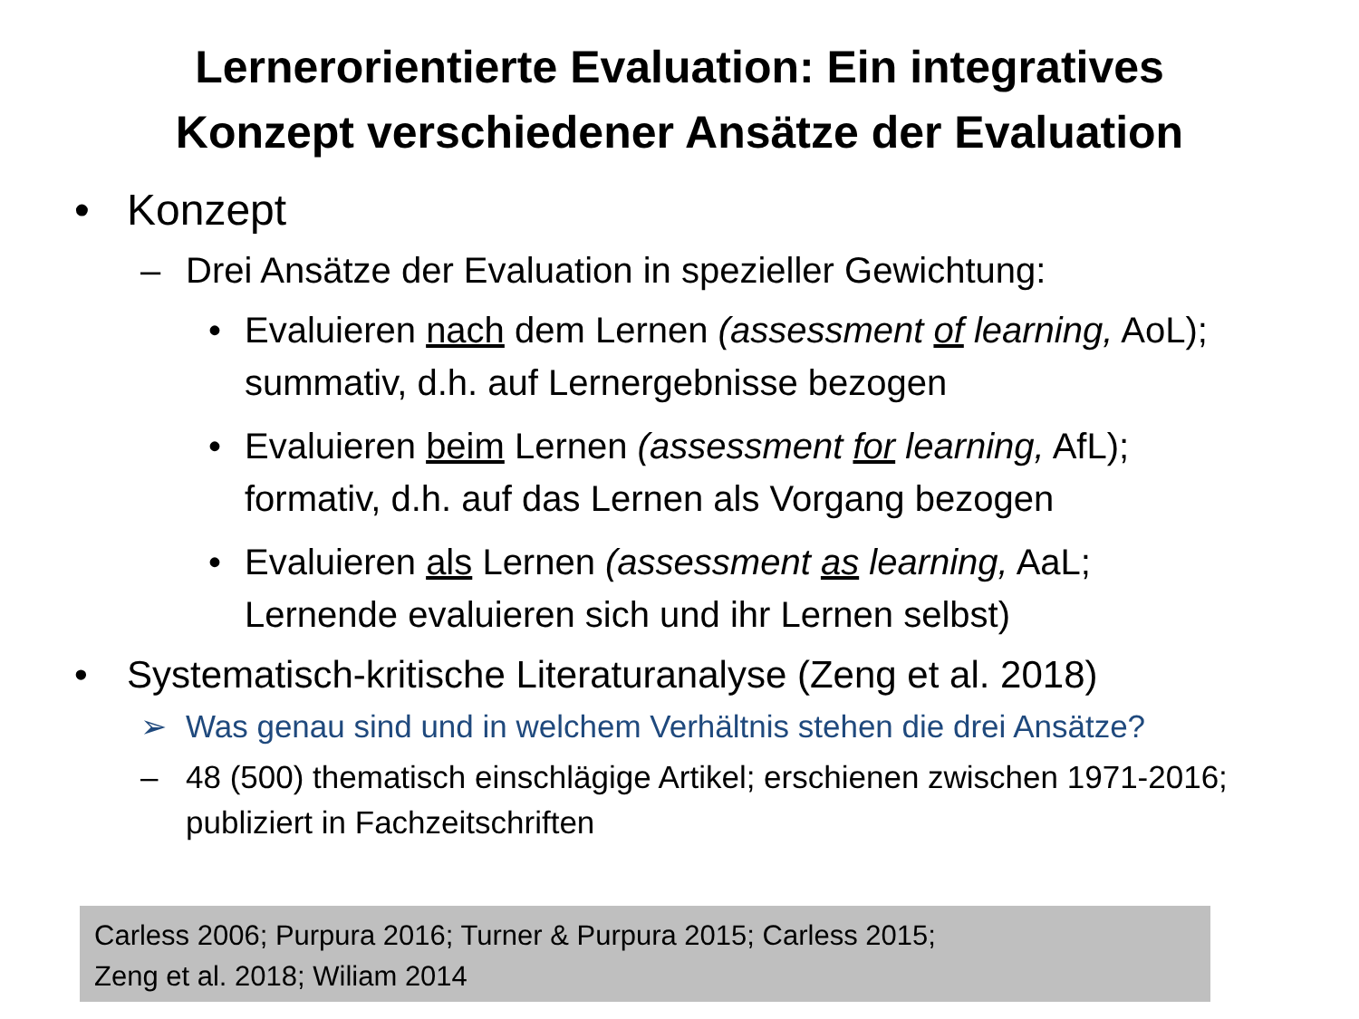Lernerorientierte Evaluation: Ein integratives
Konzept verschiedener Ansätze der Evaluation
• Konzept
– Drei Ansätze der Evaluation in spezieller Gewichtung:
• Evaluieren nach dem Lernen (assessment of learning, AoL); summativ, d.h. auf Lernergebnisse bezogen
• Evaluieren beim Lernen (assessment for learning, AfL); formativ, d.h. auf das Lernen als Vorgang bezogen
• Evaluieren als Lernen (assessment as learning, AaL; Lernende evaluieren sich und ihr Lernen selbst)
• Systematisch-kritische Literaturanalyse (Zeng et al. 2018)
➢ Was genau sind und in welchem Verhältnis stehen die drei Ansätze?
– 48 (500) thematisch einschlägige Artikel; erschienen zwischen 1971-2016; publiziert in Fachzeitschriften
Carless 2006; Purpura 2016; Turner & Purpura 2015; Carless 2015;
Zeng et al. 2018; Wiliam 2014